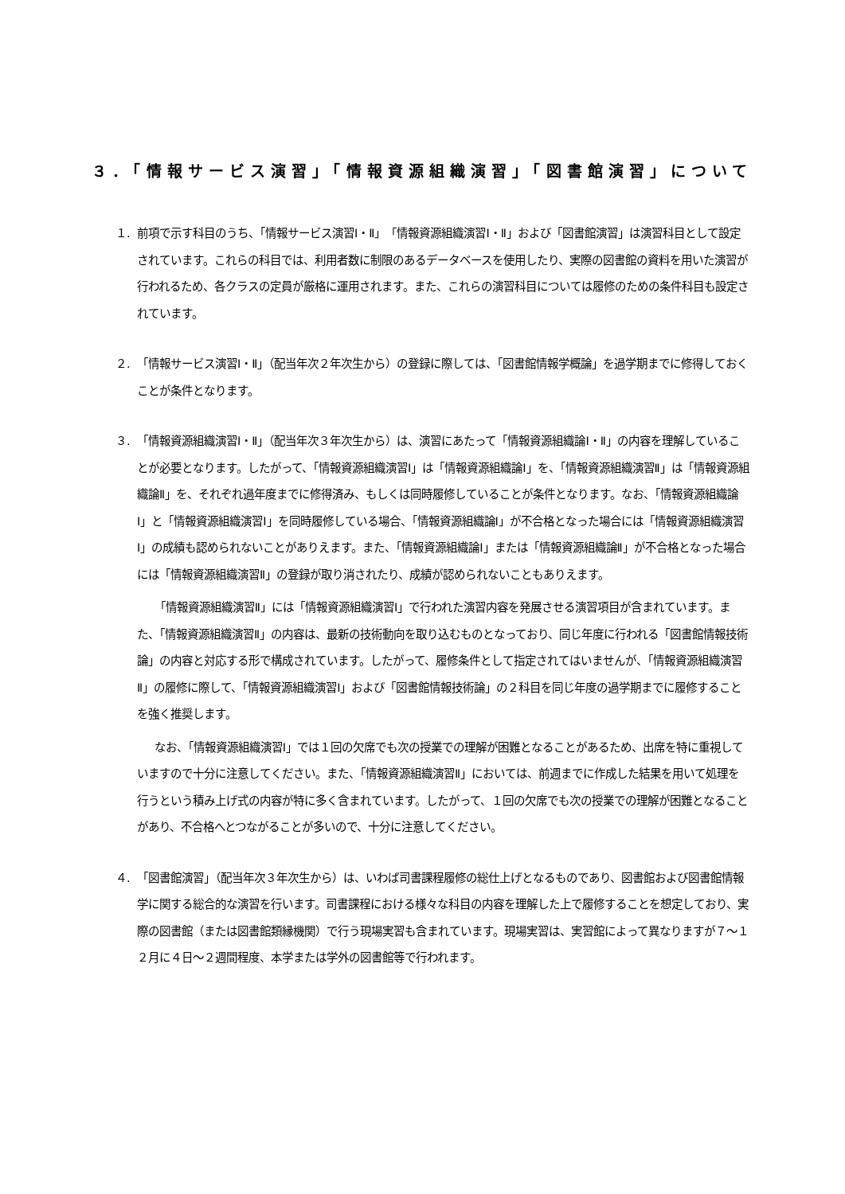３．「情報サービス演習」「情報資源組織演習」「図書館演習」について
１. 前項で示す科目のうち、「情報サービス演習Ⅰ・Ⅱ」「情報資源組織演習Ⅰ・Ⅱ」および「図書館演習」は演習科目として設定されています。これらの科目では、利用者数に制限のあるデータベースを使用したり、実際の図書館の資料を用いた演習が行われるため、各クラスの定員が厳格に運用されます。また、これらの演習科目については履修のための条件科目も設定されています。
２. 「情報サービス演習Ⅰ・Ⅱ」（配当年次２年次生から）の登録に際しては、「図書館情報学概論」を過学期までに修得しておくことが条件となります。
３. 「情報資源組織演習Ⅰ・Ⅱ」（配当年次３年次生から）は、演習にあたって「情報資源組織論Ⅰ・Ⅱ」の内容を理解していることが必要となります。したがって、「情報資源組織演習Ⅰ」は「情報資源組織論Ⅰ」を、「情報資源組織演習Ⅱ」は「情報資源組織論Ⅱ」を、それぞれ過年度までに修得済み、もしくは同時履修していることが条件となります。なお、「情報資源組織論Ⅰ」と「情報資源組織演習Ⅰ」を同時履修している場合、「情報資源組織論Ⅰ」が不合格となった場合には「情報資源組織演習Ⅰ」の成績も認められないことがありえます。また、「情報資源組織論Ⅰ」または「情報資源組織論Ⅱ」が不合格となった場合には「情報資源組織演習Ⅱ」の登録が取り消されたり、成績が認められないこともありえます。
「情報資源組織演習Ⅱ」には「情報資源組織演習Ⅰ」で行われた演習内容を発展させる演習項目が含まれています。また、「情報資源組織演習Ⅱ」の内容は、最新の技術動向を取り込むものとなっており、同じ年度に行われる「図書館情報技術論」の内容と対応する形で構成されています。したがって、履修条件として指定されてはいませんが、「情報資源組織演習Ⅱ」の履修に際して、「情報資源組織演習Ⅰ」および「図書館情報技術論」の２科目を同じ年度の過学期までに履修することを強く推奨します。
なお、「情報資源組織演習Ⅰ」では１回の欠席でも次の授業での理解が困難となることがあるため、出席を特に重視していますので十分に注意してください。また、「情報資源組織演習Ⅱ」においては、前週までに作成した結果を用いて処理を行うという積み上げ式の内容が特に多く含まれています。したがって、１回の欠席でも次の授業での理解が困難となることがあり、不合格へとつながることが多いので、十分に注意してください。
４. 「図書館演習」（配当年次３年次生から）は、いわば司書課程履修の総仕上げとなるものであり、図書館および図書館情報学に関する総合的な演習を行います。司書課程における様々な科目の内容を理解した上で履修することを想定しており、実際の図書館（または図書館類縁機関）で行う現場実習も含まれています。現場実習は、実習館によって異なりますが７～１２月に４日～２週間程度、本学または学外の図書館等で行われます。